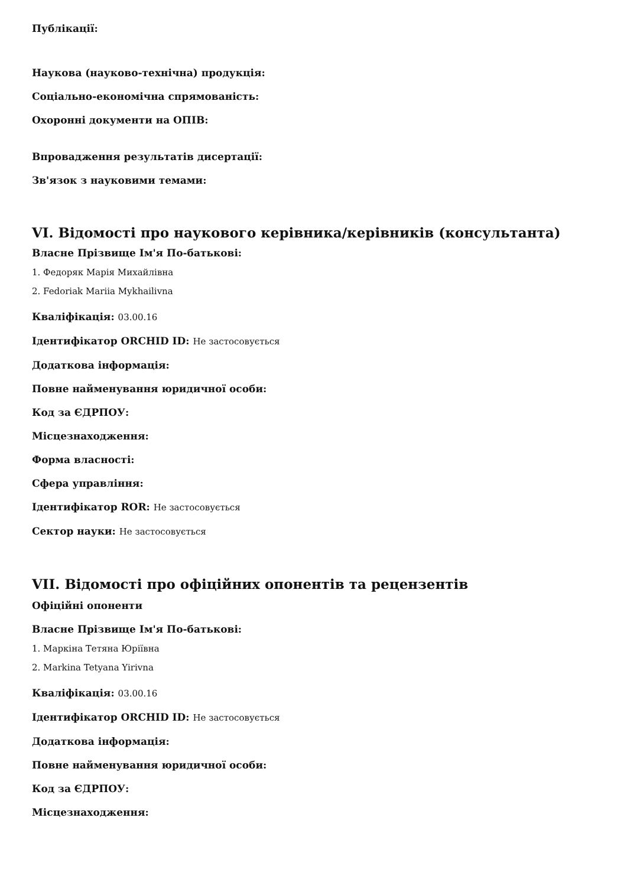Публікації:
Наукова (науково-технічна) продукція:
Соціально-економічна спрямованість:
Охоронні документи на ОПІВ:
Впровадження результатів дисертації:
Зв'язок з науковими темами:
VI. Відомості про наукового керівника/керівників (консультанта)
Власне Прізвище Ім'я По-батькові:
1. Федоряк Марія Михайлівна
2. Fedoriak Mariia Mykhailivna
Кваліфікація: 03.00.16
Ідентифікатор ORCHID ID: Не застосовується
Додаткова інформація:
Повне найменування юридичної особи:
Код за ЄДРПОУ:
Місцезнаходження:
Форма власності:
Сфера управління:
Ідентифікатор ROR: Не застосовується
Сектор науки: Не застосовується
VII. Відомості про офіційних опонентів та рецензентів
Офіційні опоненти
Власне Прізвище Ім'я По-батькові:
1. Маркіна Тетяна Юріївна
2. Markina Tetyana Yirivna
Кваліфікація: 03.00.16
Ідентифікатор ORCHID ID: Не застосовується
Додаткова інформація:
Повне найменування юридичної особи:
Код за ЄДРПОУ:
Місцезнаходження: